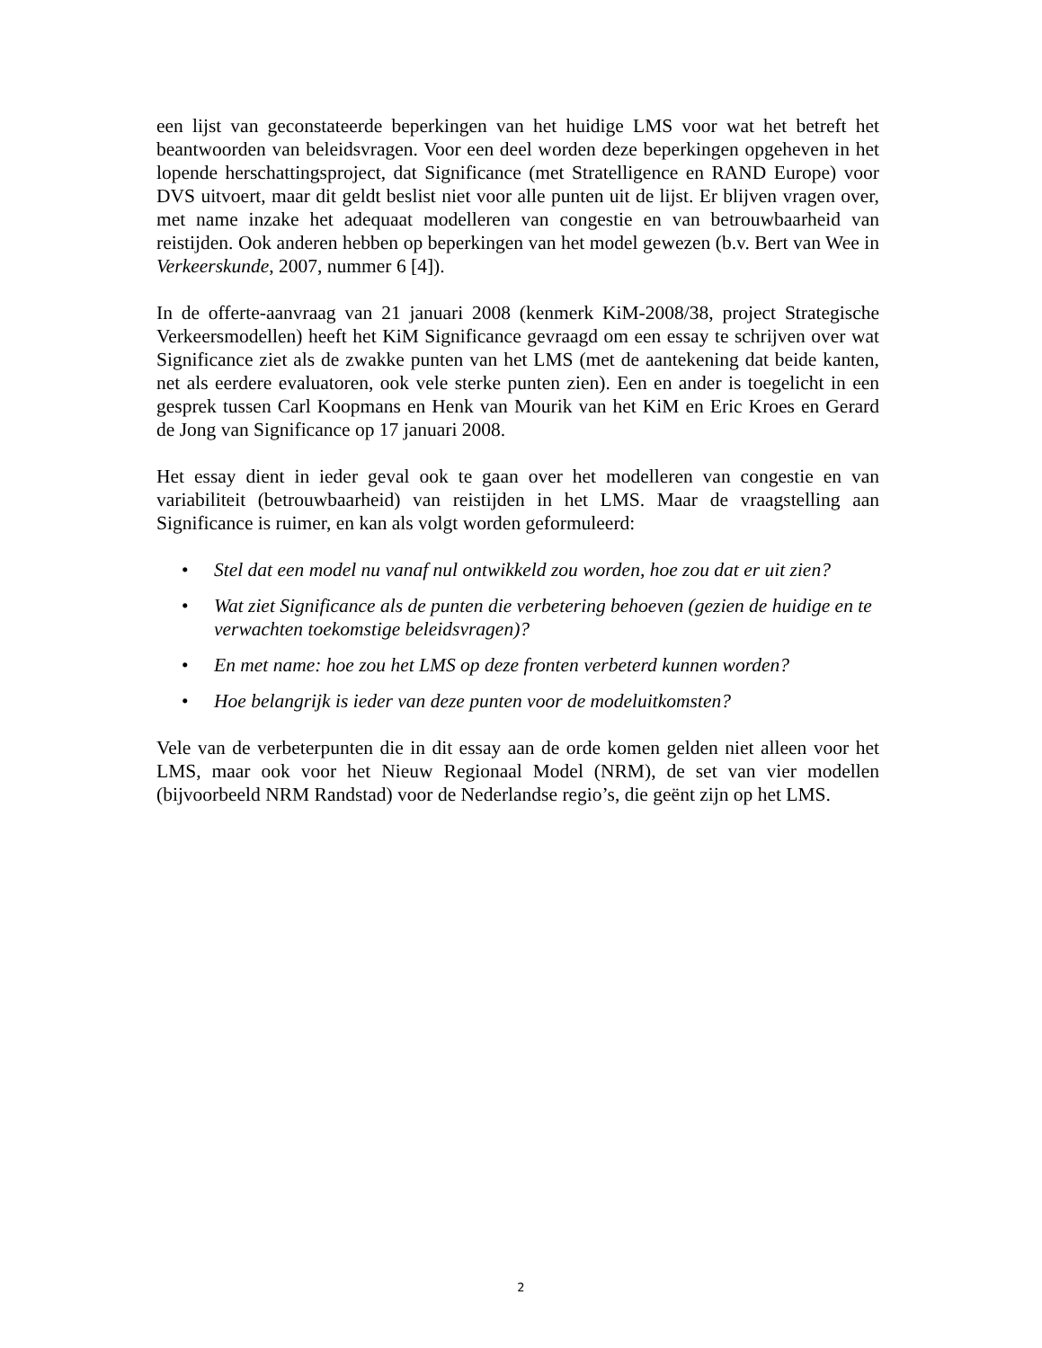een lijst van geconstateerde beperkingen van het huidige LMS voor wat het betreft het beantwoorden van beleidsvragen. Voor een deel worden deze beperkingen opgeheven in het lopende herschattingsproject, dat Significance (met Stratelligence en RAND Europe) voor DVS uitvoert, maar dit geldt beslist niet voor alle punten uit de lijst. Er blijven vragen over, met name inzake het adequaat modelleren van congestie en van betrouwbaarheid van reistijden. Ook anderen hebben op beperkingen van het model gewezen (b.v. Bert van Wee in Verkeerskunde, 2007, nummer 6 [4]).
In de offerte-aanvraag van 21 januari 2008 (kenmerk KiM-2008/38, project Strategische Verkeersmodellen) heeft het KiM Significance gevraagd om een essay te schrijven over wat Significance ziet als de zwakke punten van het LMS (met de aantekening dat beide kanten, net als eerdere evaluatoren, ook vele sterke punten zien). Een en ander is toegelicht in een gesprek tussen Carl Koopmans en Henk van Mourik van het KiM en Eric Kroes en Gerard de Jong van Significance op 17 januari 2008.
Het essay dient in ieder geval ook te gaan over het modelleren van congestie en van variabiliteit (betrouwbaarheid) van reistijden in het LMS. Maar de vraagstelling aan Significance is ruimer, en kan als volgt worden geformuleerd:
• Stel dat een model nu vanaf nul ontwikkeld zou worden, hoe zou dat er uit zien?
• Wat ziet Significance als de punten die verbetering behoeven (gezien de huidige en te verwachten toekomstige beleidsvragen)?
• En met name: hoe zou het LMS op deze fronten verbeterd kunnen worden?
• Hoe belangrijk is ieder van deze punten voor de modeluitkomsten?
Vele van de verbeterpunten die in dit essay aan de orde komen gelden niet alleen voor het LMS, maar ook voor het Nieuw Regionaal Model (NRM), de set van vier modellen (bijvoorbeeld NRM Randstad) voor de Nederlandse regio’s, die geënt zijn op het LMS.
2